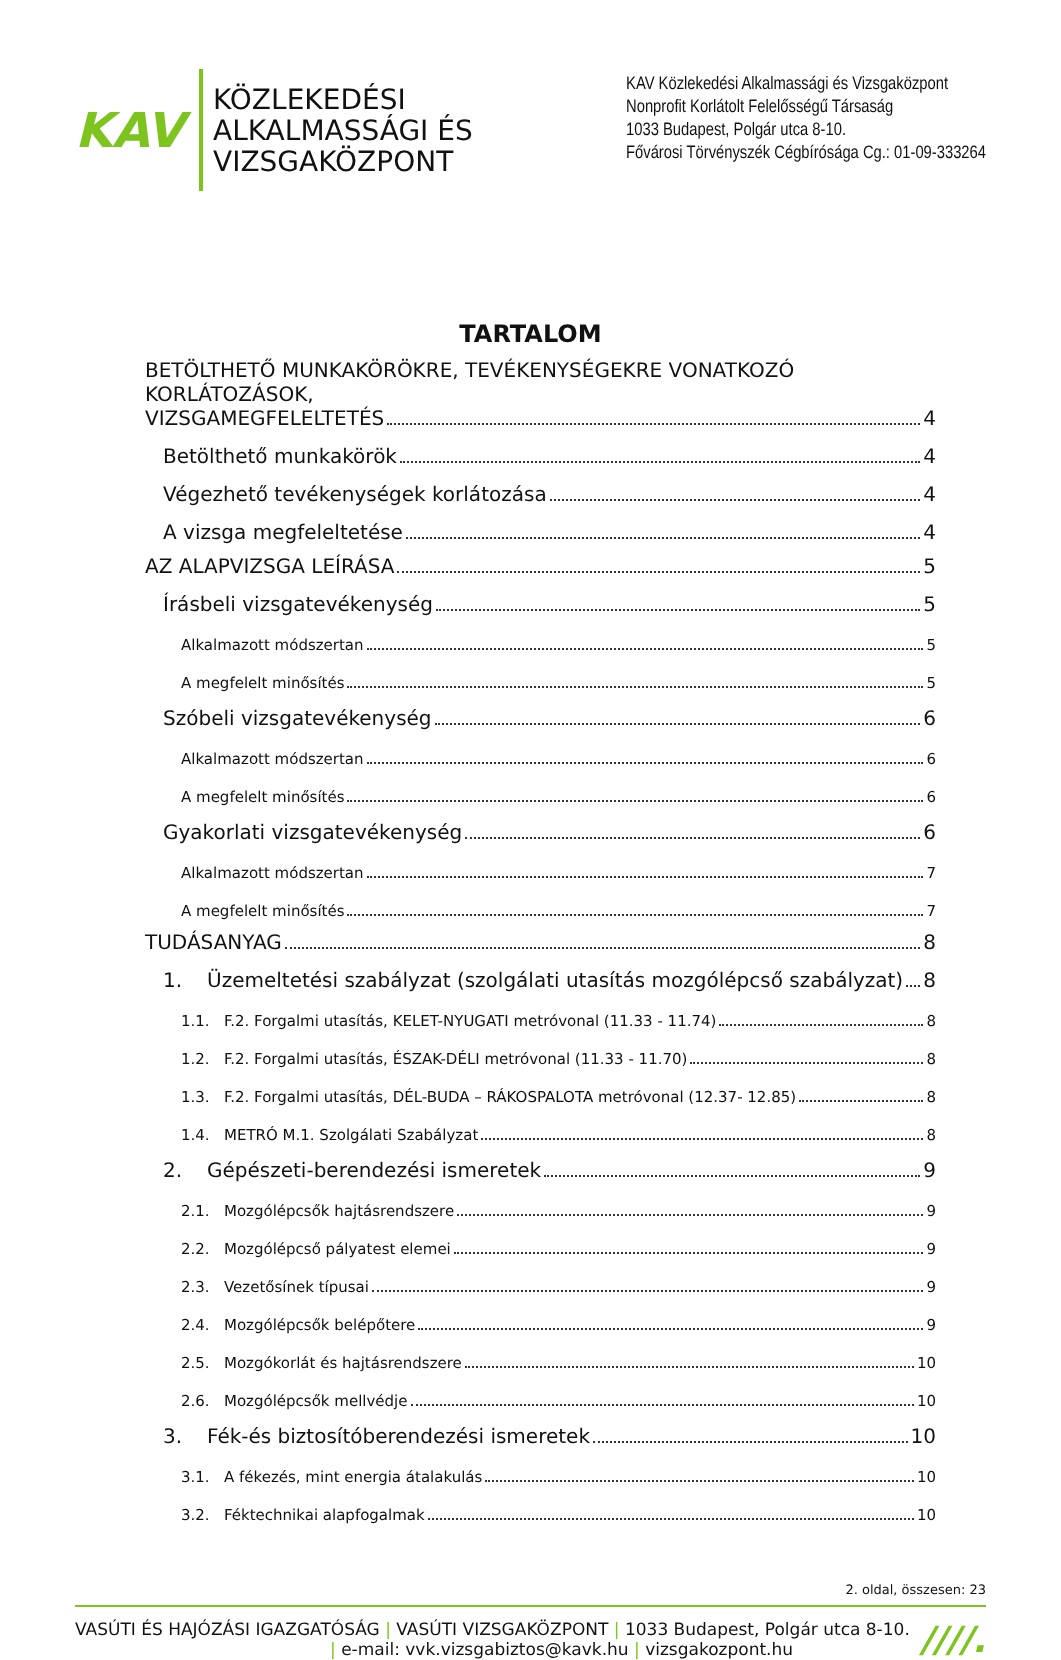KAV
KÖZLEKEDÉSI
ALKALMASSÁGI ÉS
VIZSGAKÖZPONT
KAV Közlekedési Alkalmassági és Vizsgaközpont
Nonprofit Korlátolt Felelősségű Társaság
1033 Budapest, Polgár utca 8-10.
Fővárosi Törvényszék Cégbírósága Cg.: 01-09-333264
TARTALOM
BETÖLTHETŐ MUNKAKÖRÖKRE, TEVÉKENYSÉGEKRE VONATKOZÓ KORLÁTOZÁSOK,
VIZSGAMEGFELELTETÉS 4
Betölthető munkakörök 4
Végezhető tevékenységek korlátozása 4
A vizsga megfeleltetése 4
AZ ALAPVIZSGA LEÍRÁSA 5
Írásbeli vizsgatevékenység 5
Alkalmazott módszertan 5
A megfelelt minősítés 5
Szóbeli vizsgatevékenység 6
Alkalmazott módszertan 6
A megfelelt minősítés 6
Gyakorlati vizsgatevékenység 6
Alkalmazott módszertan 7
A megfelelt minősítés 7
TUDÁSANYAG 8
1. Üzemeltetési szabályzat (szolgálati utasítás mozgólépcső szabályzat) 8
1.1. F.2. Forgalmi utasítás, KELET-NYUGATI metróvonal (11.33 - 11.74) 8
1.2. F.2. Forgalmi utasítás, ÉSZAK-DÉLI metróvonal (11.33 - 11.70) 8
1.3. F.2. Forgalmi utasítás, DÉL-BUDA – RÁKOSPALOTA metróvonal (12.37- 12.85) 8
1.4. METRÓ M.1. Szolgálati Szabályzat 8
2. Gépészeti-berendezési ismeretek 9
2.1. Mozgólépcsők hajtásrendszere 9
2.2. Mozgólépcső pályatest elemei 9
2.3. Vezetősínek típusai 9
2.4. Mozgólépcsők belépőtere 9
2.5. Mozgókorlát és hajtásrendszere 10
2.6. Mozgólépcsők mellvédje 10
3. Fék-és biztosítóberendezési ismeretek 10
3.1. A fékezés, mint energia átalakulás 10
3.2. Féktechnikai alapfogalmak 10
2. oldal, összesen: 23
VASÚTI ÉS HAJÓZÁSI IGAZGATÓSÁG | VASÚTI VIZSGAKÖZPONT | 1033 Budapest, Polgár utca 8-10.
| e-mail: vvk.vizsgabiztos@kavk.hu | vizsgakozpont.hu
////.